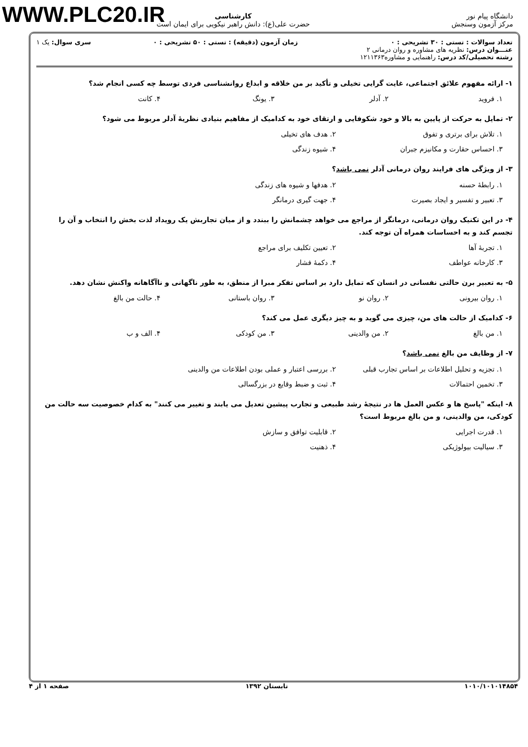WWW.PLC20.IR
دانشگاه پیام نور
مرکز آزمون وسنجش
کارشناسی
حضرت علی(ع): دانش راهبر نیکویی برای ایمان است
تعداد سوالات : تستی : ۳۰ تشریحی : ۰
عنـــوان درس: نظریه های مشاوره و روان درمانی ۲
رشته تحصیلی/کد درس: راهنمایی و مشاوره۱۲۱۱۳۶۳
زمان آزمون (دقیقه) : تستی : ۵۰ تشریحی : ۰
سری سوال: یک ۱
۱- ارائه مفهوم علائق اجتماعی، غایت گرایی تخیلی و تأکید بر من خلاقه و ابداع روانشناسی فردی توسط چه کسی انجام شد؟
۱. فروید ۲. آدلر ۳. یونگ ۴. کانت
۲- تمایل به حرکت از پایین به بالا و خود شکوفایی و ارتقای خود به کدامیک از مفاهیم بنیادی نظریهٔ آدلر مربوط می شود؟
۱. تلاش برای برتری و تفوق ۲. هدف های تخیلی ۳. احساس حقارت و مکانیزم جبران ۴. شیوه زندگی
۳- از ویژگی های فرایند روان درمانی آدلر نمی باشد؟
۱. رابطهٔ حسنه ۲. هدفها و شیوه های زندگی ۳. تعبیر و تفسیر و ایجاد بصیرت ۴. جهت گیری درمانگر
۴- در این تکنیک روان درمانی، درمانگر از مراجع می خواهد چشمانش را ببندد و از میان تجاربش یک رویداد لذت بخش را انتخاب و آن را تجسم کند و به احساسات همراه آن توجه کند.
۱. تجربهٔ آها ۲. تعیین تکلیف برای مراجع ۳. کارخانه عواطف ۴. دکمهٔ فشار
۵- به تعبیر برن حالتی نفسانی در انسان که تمایل دارد بر اساس تفکر مبرا از منطق، به طور ناگهانی و ناآگاهانه واکنش نشان دهد.
۱. روان بیرونی ۲. روان نو ۳. روان باستانی ۴. حالت من بالغ
۶- کدامیک از حالت های من، چیزی می گوید و به چیز دیگری عمل می کند؟
۱. من بالغ ۲. من والدینی ۳. من کودکی ۴. الف و ب
۷- از وظایف من بالغ نمی باشد؟
۱. تجزیه و تحلیل اطلاعات بر اساس تجارب قبلی ۲. بررسی اعتبار و عملی بودن اطلاعات من والدینی ۳. تخمین احتمالات ۴. ثبت و ضبط وقایع در بزرگسالی
۸- اینکه "پاسخ ها و عکس العمل ها در نتیجهٔ رشد طبیعی و تجارب پیشین تعدیل می یابند و تغییر می کنند" به کدام خصوصیت سه حالت من کودکی، من والدینی، و من بالغ مربوط است؟
۱. قدرت اجرایی ۲. قابلیت توافق و سازش ۳. سیالیت بیولوژیکی ۴. ذهنیت
۱۰۱۰/۱۰۱۰۱۴۸۵۴ تابستان ۱۳۹۲ صفحه ۱ از ۴